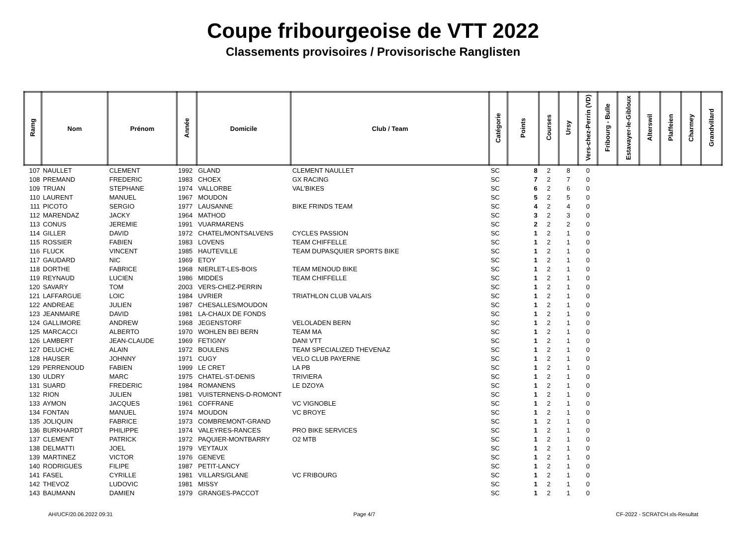Coupe fribourgeoise de VTT 2022
Classements provisoires / Provisorische Ranglisten
| Ramg | Nom | Prénom | Année | Domicile | Club / Team | Catégorie | Points | Courses | Ursy | Vers-chez-Perrin (VD) | Fribourg - Bulle | Estavayer-le-Gibloux | Alterswil | Plaffeien | Charmey | Grandvillard |
| --- | --- | --- | --- | --- | --- | --- | --- | --- | --- | --- | --- | --- | --- | --- | --- | --- |
| 107 | NAULLET | CLEMENT | 1992 | GLAND | CLEMENT NAULLET | SC | 8 | 2 | 8 | 0 | | | | | | |
| 108 | PREMAND | FREDERIC | 1983 | CHOEX | GX RACING | SC | 7 | 2 | 7 | 0 | | | | | | |
| 109 | TRUAN | STEPHANE | 1974 | VALLORBE | VAL'BIKES | SC | 6 | 2 | 6 | 0 | | | | | | |
| 110 | LAURENT | MANUEL | 1967 | MOUDON | | SC | 5 | 2 | 5 | 0 | | | | | | |
| 111 | PICOTO | SERGIO | 1977 | LAUSANNE | BIKE FRINDS TEAM | SC | 4 | 2 | 4 | 0 | | | | | | |
| 112 | MARENDAZ | JACKY | 1964 | MATHOD | | SC | 3 | 2 | 3 | 0 | | | | | | |
| 113 | CONUS | JEREMIE | 1991 | VUARMARENS | | SC | 2 | 2 | 2 | 0 | | | | | | |
| 114 | GILLER | DAVID | 1972 | CHATEL/MONTSALVENS | CYCLES PASSION | SC | 1 | 2 | 1 | 0 | | | | | | |
| 115 | ROSSIER | FABIEN | 1983 | LOVENS | TEAM CHIFFELLE | SC | 1 | 2 | 1 | 0 | | | | | | |
| 116 | FLUCK | VINCENT | 1985 | HAUTEVILLE | TEAM DUPASQUIER SPORTS BIKE | SC | 1 | 2 | 1 | 0 | | | | | | |
| 117 | GAUDARD | NIC | 1969 | ETOY | | SC | 1 | 2 | 1 | 0 | | | | | | |
| 118 | DORTHE | FABRICE | 1968 | NIERLET-LES-BOIS | TEAM MENOUD BIKE | SC | 1 | 2 | 1 | 0 | | | | | | |
| 119 | REYNAUD | LUCIEN | 1986 | MIDDES | TEAM CHIFFELLE | SC | 1 | 2 | 1 | 0 | | | | | | |
| 120 | SAVARY | TOM | 2003 | VERS-CHEZ-PERRIN | | SC | 1 | 2 | 1 | 0 | | | | | | |
| 121 | LAFFARGUE | LOIC | 1984 | UVRIER | TRIATHLON CLUB VALAIS | SC | 1 | 2 | 1 | 0 | | | | | | |
| 122 | ANDREAE | JULIEN | 1987 | CHESALLES/MOUDON | | SC | 1 | 2 | 1 | 0 | | | | | | |
| 123 | JEANMAIRE | DAVID | 1981 | LA-CHAUX DE FONDS | | SC | 1 | 2 | 1 | 0 | | | | | | |
| 124 | GALLIMORE | ANDREW | 1968 | JEGENSTORF | VELOLADEN BERN | SC | 1 | 2 | 1 | 0 | | | | | | |
| 125 | MARCACCI | ALBERTO | 1970 | WOHLEN BEI BERN | TEAM MA | SC | 1 | 2 | 1 | 0 | | | | | | |
| 126 | LAMBERT | JEAN-CLAUDE | 1969 | FETIGNY | DANI VTT | SC | 1 | 2 | 1 | 0 | | | | | | |
| 127 | DELUCHE | ALAIN | 1972 | BOULENS | TEAM SPECIALIZED THEVENAZ | SC | 1 | 2 | 1 | 0 | | | | | | |
| 128 | HAUSER | JOHNNY | 1971 | CUGY | VELO CLUB PAYERNE | SC | 1 | 2 | 1 | 0 | | | | | | |
| 129 | PERRENOUD | FABIEN | 1999 | LE CRET | LA PB | SC | 1 | 2 | 1 | 0 | | | | | | |
| 130 | ULDRY | MARC | 1975 | CHATEL-ST-DENIS | TRIVIERA | SC | 1 | 2 | 1 | 0 | | | | | | |
| 131 | SUARD | FREDERIC | 1984 | ROMANENS | LE DZOYA | SC | 1 | 2 | 1 | 0 | | | | | | |
| 132 | RION | JULIEN | 1981 | VUISTERNENS-D-ROMONT | | SC | 1 | 2 | 1 | 0 | | | | | | |
| 133 | AYMON | JACQUES | 1961 | COFFRANE | VC VIGNOBLE | SC | 1 | 2 | 1 | 0 | | | | | | |
| 134 | FONTAN | MANUEL | 1974 | MOUDON | VC BROYE | SC | 1 | 2 | 1 | 0 | | | | | | |
| 135 | JOLIQUIN | FABRICE | 1973 | COMBREMONT-GRAND | | SC | 1 | 2 | 1 | 0 | | | | | | |
| 136 | BURKHARDT | PHILIPPE | 1974 | VALEYRES-RANCES | PRO BIKE SERVICES | SC | 1 | 2 | 1 | 0 | | | | | | |
| 137 | CLEMENT | PATRICK | 1972 | PAQUIER-MONTBARRY | O2 MTB | SC | 1 | 2 | 1 | 0 | | | | | | |
| 138 | DELMATTI | JOEL | 1979 | VEYTAUX | | SC | 1 | 2 | 1 | 0 | | | | | | |
| 139 | MARTINEZ | VICTOR | 1976 | GENEVE | | SC | 1 | 2 | 1 | 0 | | | | | | |
| 140 | RODRIGUES | FILIPE | 1987 | PETIT-LANCY | | SC | 1 | 2 | 1 | 0 | | | | | | |
| 141 | FASEL | CYRILLE | 1981 | VILLARS/GLANE | VC FRIBOURG | SC | 1 | 2 | 1 | 0 | | | | | | |
| 142 | THEVOZ | LUDOVIC | 1981 | MISSY | | SC | 1 | 2 | 1 | 0 | | | | | | |
| 143 | BAUMANN | DAMIEN | 1979 | GRANGES-PACCOT | | SC | 1 | 2 | 1 | 0 | | | | | | |
AH/UCF/20.06.2022 09:31 Page 4/7 CF-2022 - SCRATCH.xls-Resultat